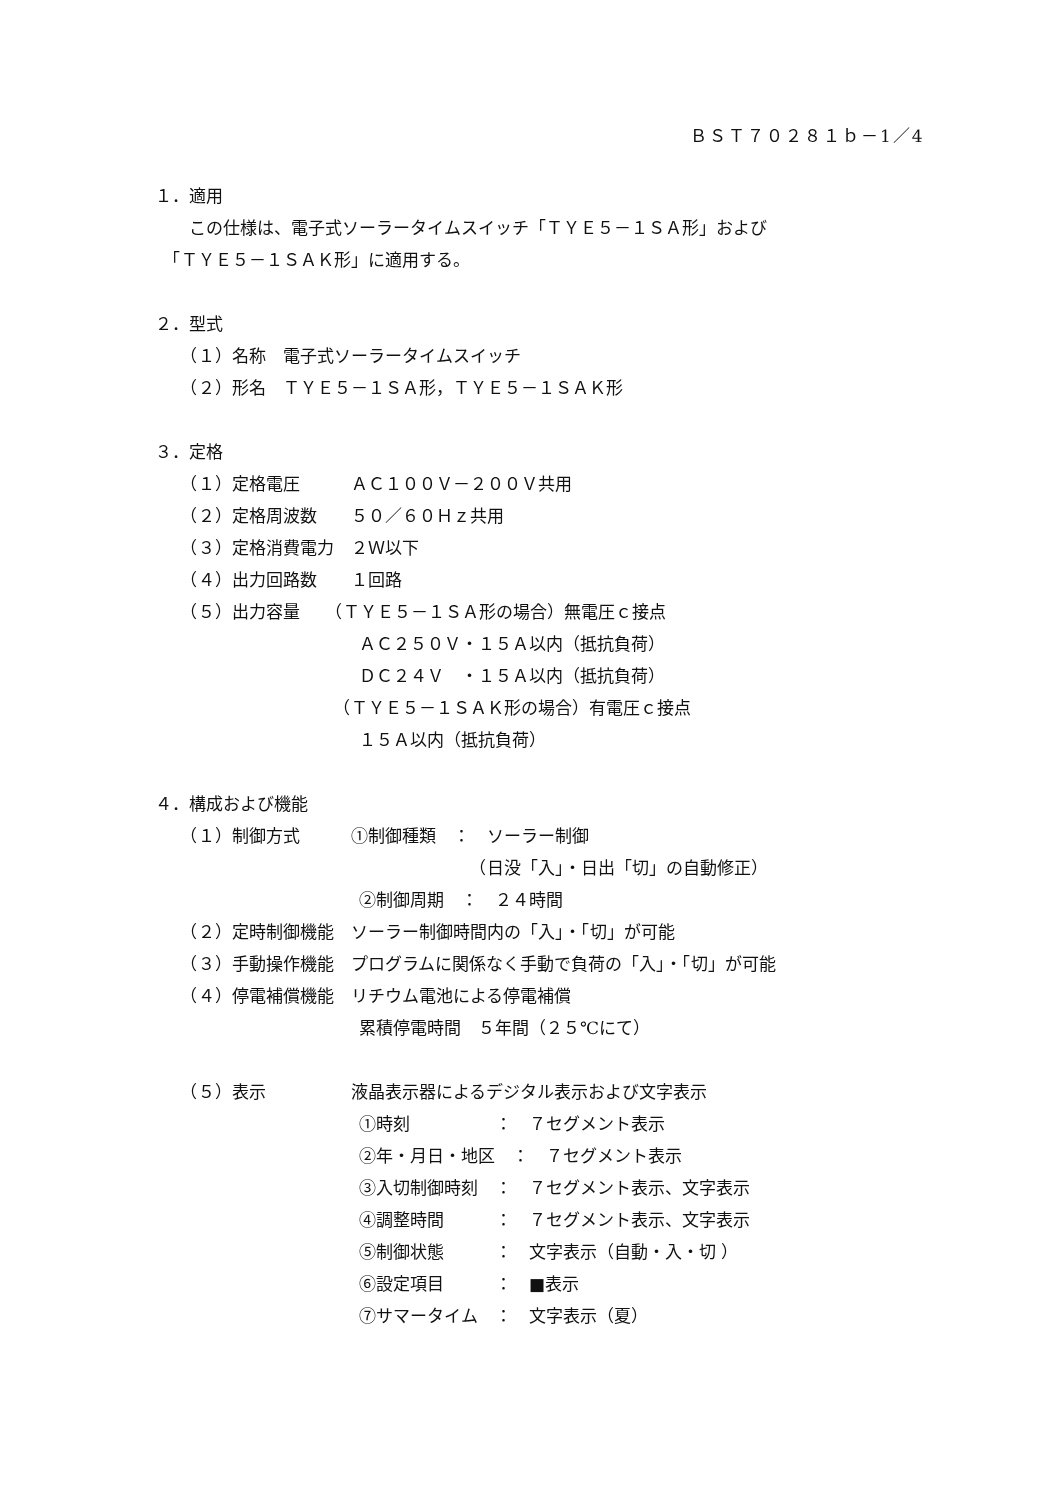ＢＳＴ７０２８１ｂ－1／4
１．適用
　　この仕様は、電子式ソーラータイムスイッチ「ＴＹＥ５－１ＳＡ形」および
　「ＴＹＥ５－１ＳＡＫ形」に適用する。
２．型式
　　（１）名称　電子式ソーラータイムスイッチ
　　（２）形名　ＴＹＥ５－１ＳＡ形，ＴＹＥ５－１ＳＡＫ形
３．定格
　　（１）定格電圧　　　ＡＣ１００Ｖ－２００Ｖ共用
　　（２）定格周波数　　５０／６０Ｈｚ共用
　　（３）定格消費電力　２Ｗ以下
　　（４）出力回路数　　１回路
　　（５）出力容量　　（ＴＹＥ５－１ＳＡ形の場合）無電圧ｃ接点
　　　　　　　　　　　　ＡＣ２５０Ｖ・１５Ａ以内（抵抗負荷）
　　　　　　　　　　　　ＤＣ２４Ｖ　・１５Ａ以内（抵抗負荷）
　　　　　　　　　　　（ＴＹＥ５－１ＳＡＫ形の場合）有電圧ｃ接点
　　　　　　　　　　　　１５Ａ以内（抵抗負荷）
４．構成および機能
　　（１）制御方式　　　①制御種類　：　ソーラー制御
　　　　　　　　　　　　　　　　　　　（日没「入」・日出「切」の自動修正）
　　　　　　　　　　　　②制御周期　：　２４時間
　　（２）定時制御機能　ソーラー制御時間内の「入」・「切」が可能
　　（３）手動操作機能　プログラムに関係なく手動で負荷の「入」・「切」が可能
　　（４）停電補償機能　リチウム電池による停電補償
　　　　　　　　　　　　累積停電時間　５年間（２５℃にて）
　　（５）表示　　　　　液晶表示器によるデジタル表示および文字表示
　　　　　　　　　　　　①時刻　　　　　：　７セグメント表示
　　　　　　　　　　　　②年・月日・地区　：　７セグメント表示
　　　　　　　　　　　　③入切制御時刻　：　７セグメント表示、文字表示
　　　　　　　　　　　　④調整時間　　　：　７セグメント表示、文字表示
　　　　　　　　　　　　⑤制御状態　　　：　文字表示（自動・入・切 ）
　　　　　　　　　　　　⑥設定項目　　　：　■表示
　　　　　　　　　　　　⑦サマータイム　：　文字表示（夏）